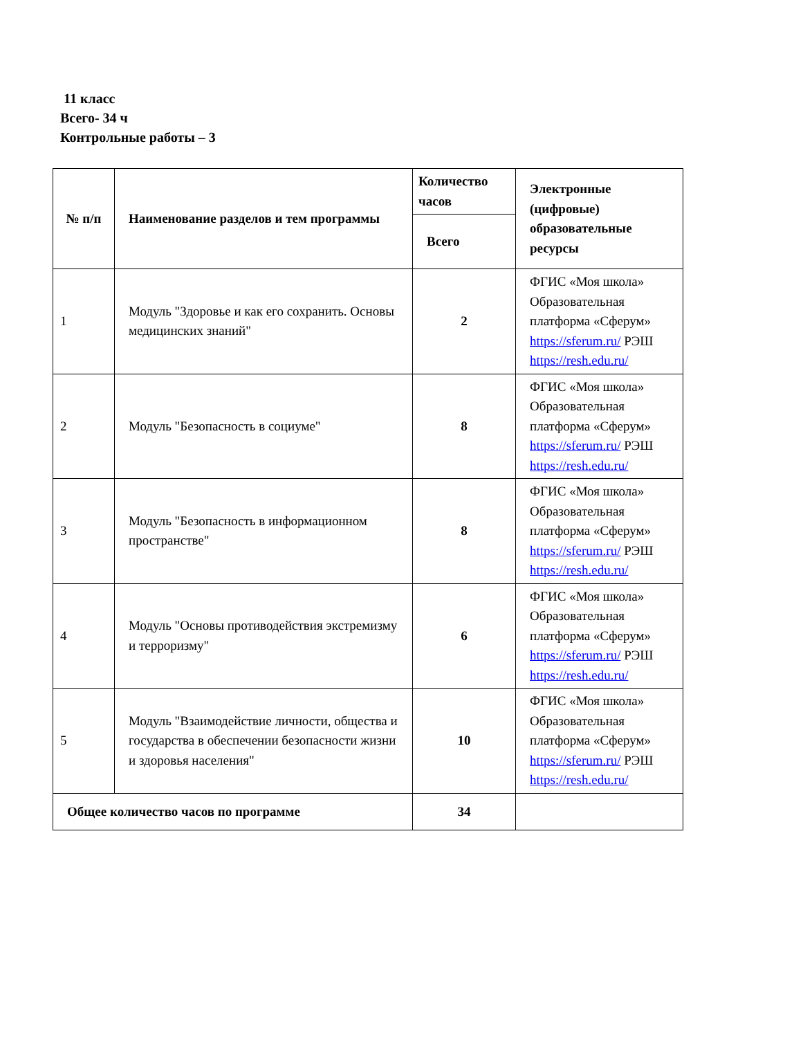11 класс
Всего- 34 ч
Контрольные работы – 3
| № п/п | Наименование разделов и тем программы | Количество часов | Электронные (цифровые) образовательные ресурсы |
| --- | --- | --- | --- |
| | | Всего | |
| 1 | Модуль "Здоровье и как его сохранить. Основы медицинских знаний" | 2 | ФГИС «Моя школа» Образовательная платформа «Сферум» https://sferum.ru/ РЭШ https://resh.edu.ru/ |
| 2 | Модуль "Безопасность в социуме" | 8 | ФГИС «Моя школа» Образовательная платформа «Сферум» https://sferum.ru/ РЭШ https://resh.edu.ru/ |
| 3 | Модуль "Безопасность в информационном пространстве" | 8 | ФГИС «Моя школа» Образовательная платформа «Сферум» https://sferum.ru/ РЭШ https://resh.edu.ru/ |
| 4 | Модуль "Основы противодействия экстремизму и терроризму" | 6 | ФГИС «Моя школа» Образовательная платформа «Сферум» https://sferum.ru/ РЭШ https://resh.edu.ru/ |
| 5 | Модуль "Взаимодействие личности, общества и государства в обеспечении безопасности жизни и здоровья населения" | 10 | ФГИС «Моя школа» Образовательная платформа «Сферум» https://sferum.ru/ РЭШ https://resh.edu.ru/ |
| Общее количество часов по программе | | 34 | |